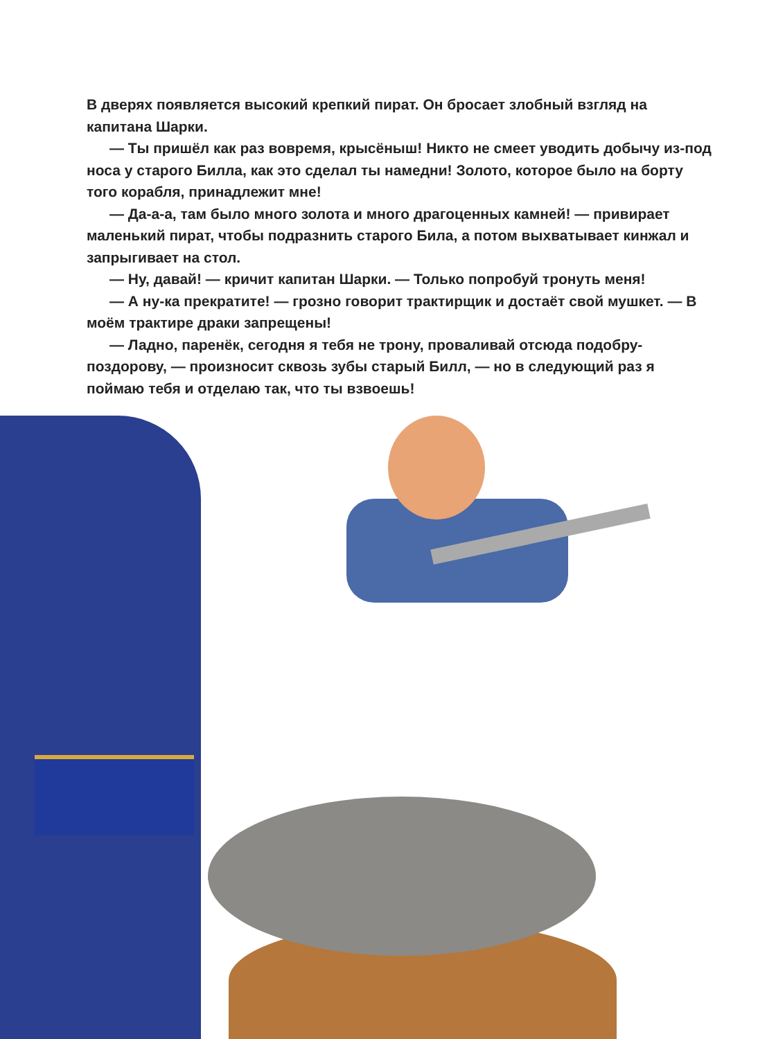В дверях появляется высокий крепкий пират. Он бросает злобный взгляд на капитана Шарки.
— Ты пришёл как раз вовремя, крысёныш! Никто не смеет уводить добычу из-под носа у старого Билла, как это сделал ты намедни! Золото, которое было на борту того корабля, принадлежит мне!
— Да-а-а, там было много золота и много драгоценных камней! — привирает маленький пират, чтобы подразнить старого Била, а потом выхватывает кинжал и запрыгивает на стол.
— Ну, давай! — кричит капитан Шарки. — Только попробуй тронуть меня!
— А ну-ка прекратите! — грозно говорит трактирщик и достаёт свой мушкет. — В моём трактире драки запрещены!
— Ладно, паренёк, сегодня я тебя не трону, проваливай отсюда подобру-поздорову, — произносит сквозь зубы старый Билл, — но в следующий раз я поймаю тебя и отделаю так, что ты взвоешь!